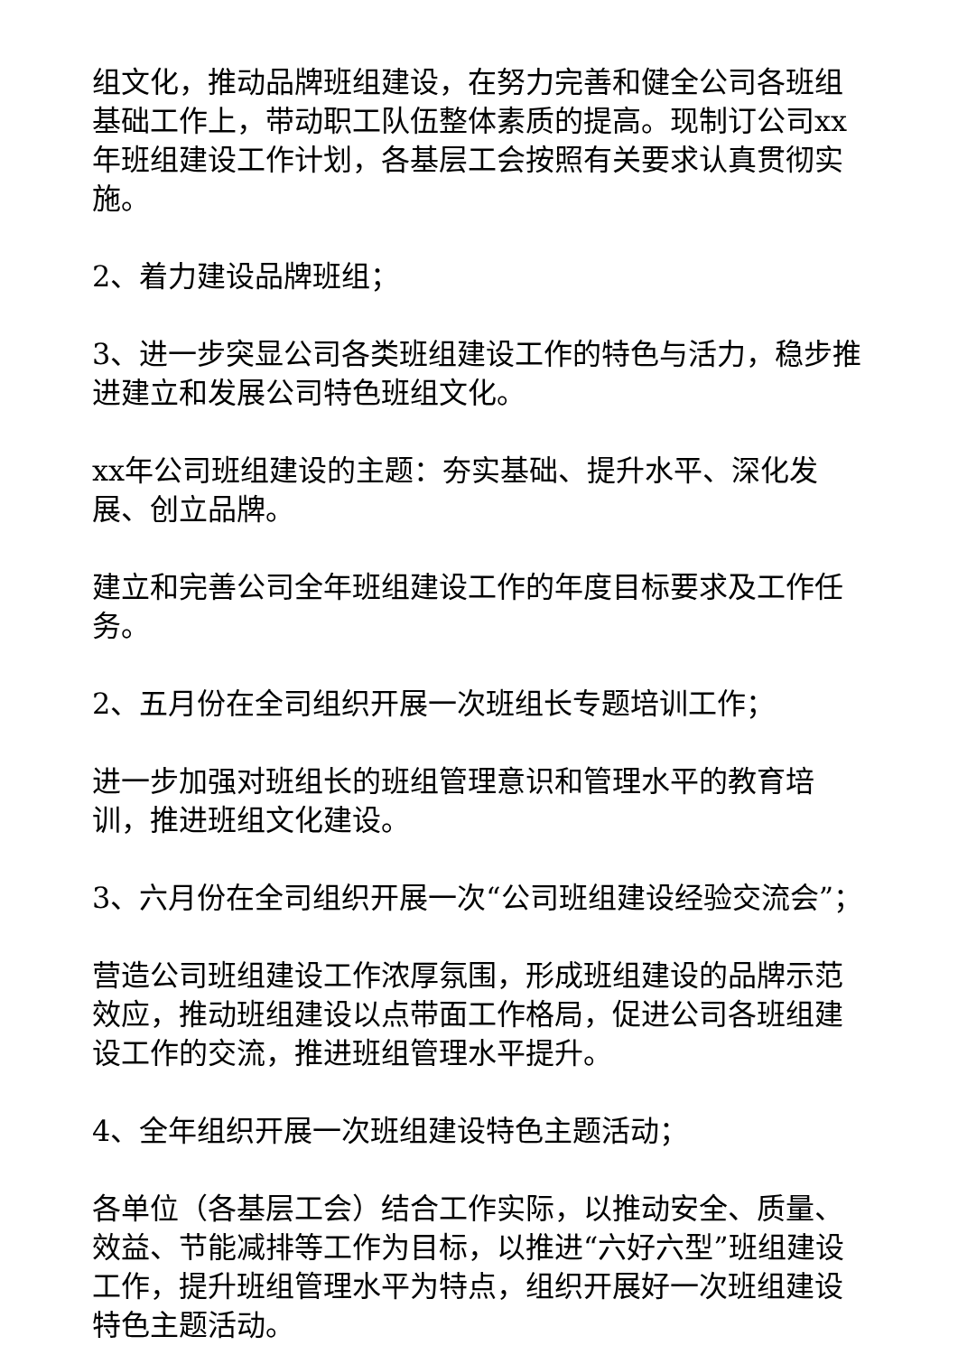组文化，推动品牌班组建设，在努力完善和健全公司各班组基础工作上，带动职工队伍整体素质的提高。现制订公司xx年班组建设工作计划，各基层工会按照有关要求认真贯彻实施。
2、着力建设品牌班组；
3、进一步突显公司各类班组建设工作的特色与活力，稳步推进建立和发展公司特色班组文化。
xx年公司班组建设的主题：夯实基础、提升水平、深化发展、创立品牌。
建立和完善公司全年班组建设工作的年度目标要求及工作任务。
2、五月份在全司组织开展一次班组长专题培训工作；
进一步加强对班组长的班组管理意识和管理水平的教育培训，推进班组文化建设。
3、六月份在全司组织开展一次“公司班组建设经验交流会”；
营造公司班组建设工作浓厚氛围，形成班组建设的品牌示范效应，推动班组建设以点带面工作格局，促进公司各班组建设工作的交流，推进班组管理水平提升。
4、全年组织开展一次班组建设特色主题活动；
各单位（各基层工会）结合工作实际，以推动安全、质量、效益、节能减排等工作为目标，以推进“六好六型”班组建设工作，提升班组管理水平为特点，组织开展好一次班组建设特色主题活动。